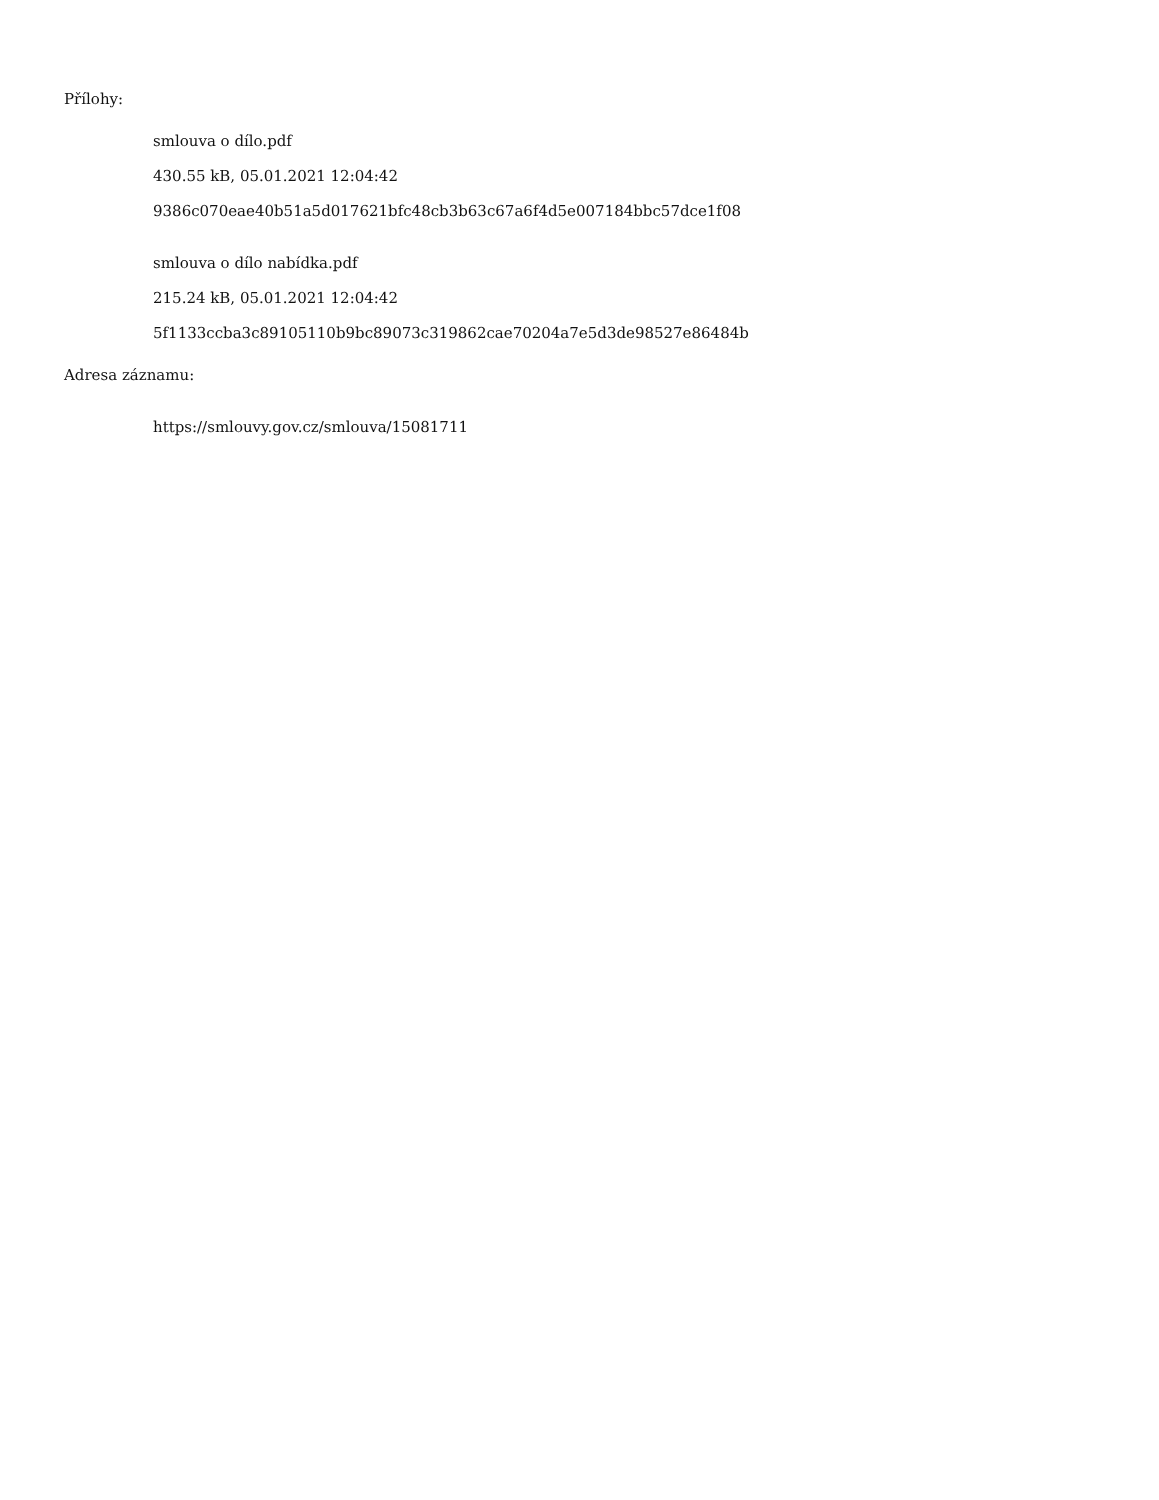Přílohy:
smlouva o dílo.pdf
430.55 kB, 05.01.2021 12:04:42
9386c070eae40b51a5d017621bfc48cb3b63c67a6f4d5e007184bbc57dce1f08
smlouva o dílo nabídka.pdf
215.24 kB, 05.01.2021 12:04:42
5f1133ccba3c89105110b9bc89073c319862cae70204a7e5d3de98527e86484b
Adresa záznamu:
https://smlouvy.gov.cz/smlouva/15081711